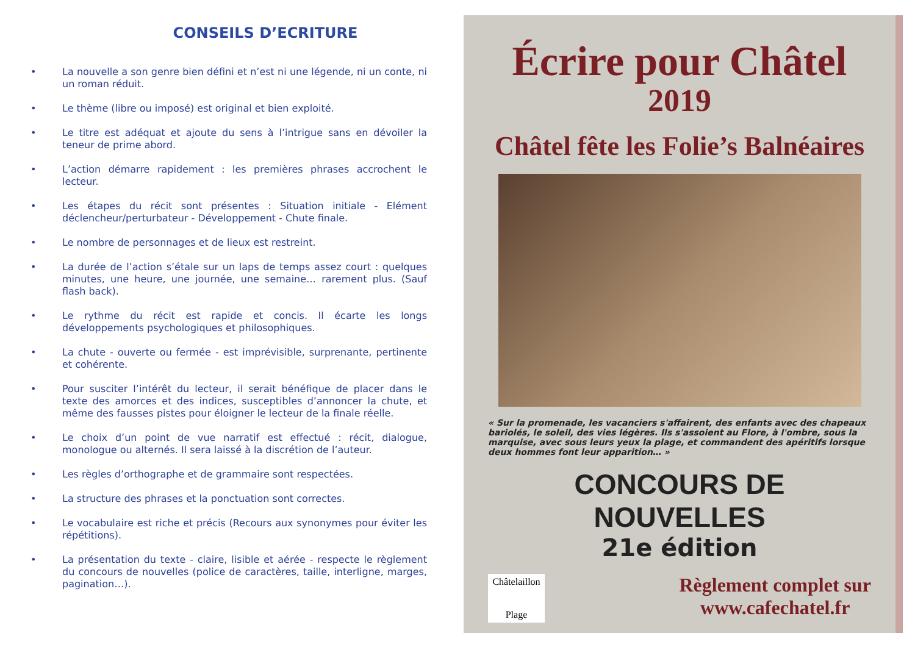CONSEILS D’ECRITURE
• La nouvelle a son genre bien défini et n’est ni une légende, ni un conte, ni un roman réduit.
• Le thème (libre ou imposé) est original et bien exploité.
• Le titre est adéquat et ajoute du sens à l’intrigue sans en dévoiler la teneur de prime abord.
• L’action démarre rapidement : les premières phrases accrochent le lecteur.
• Les étapes du récit sont présentes : Situation initiale - Elément déclencheur/perturbateur - Développement - Chute finale.
• Le nombre de personnages et de lieux est restreint.
• La durée de l’action s’étale sur un laps de temps assez court : quelques minutes, une heure, une journée, une semaine… rarement plus. (Sauf flash back).
• Le rythme du récit est rapide et concis. Il écarte les longs développements psychologiques et philosophiques.
• La chute - ouverte ou fermée - est imprévisible, surprenante, pertinente et cohérente.
• Pour susciter l’intérêt du lecteur, il serait bénéfique de placer dans le texte des amorces et des indices, susceptibles d’annoncer la chute, et même des fausses pistes pour éloigner le lecteur de la finale réelle.
• Le choix d’un point de vue narratif est effectué : récit, dialogue, monologue ou alternés. Il sera laissé à la discrétion de l’auteur.
• Les règles d’orthographe et de grammaire sont respectées.
• La structure des phrases et la ponctuation sont correctes.
• Le vocabulaire est riche et précis (Recours aux synonymes pour éviter les répétitions).
• La présentation du texte - claire, lisible et aérée - respecte le règlement du concours de nouvelles (police de caractères, taille, interligne, marges, pagination…).
Écrire pour Châtel
2019
Châtel fête les Folie’s Balnéaires
« Sur la promenade, les vacanciers s'affairent, des enfants avec des chapeaux bariolés, le soleil, des vies légères. Ils s'assoient au Flore, à l'ombre, sous la marquise, avec sous leurs yeux la plage, et commandent des apéritifs lorsque deux hommes font leur apparition… »
CONCOURS DE NOUVELLES
21e édition
Châtelaillon
Plage
Règlement complet sur
www.cafechatel.fr